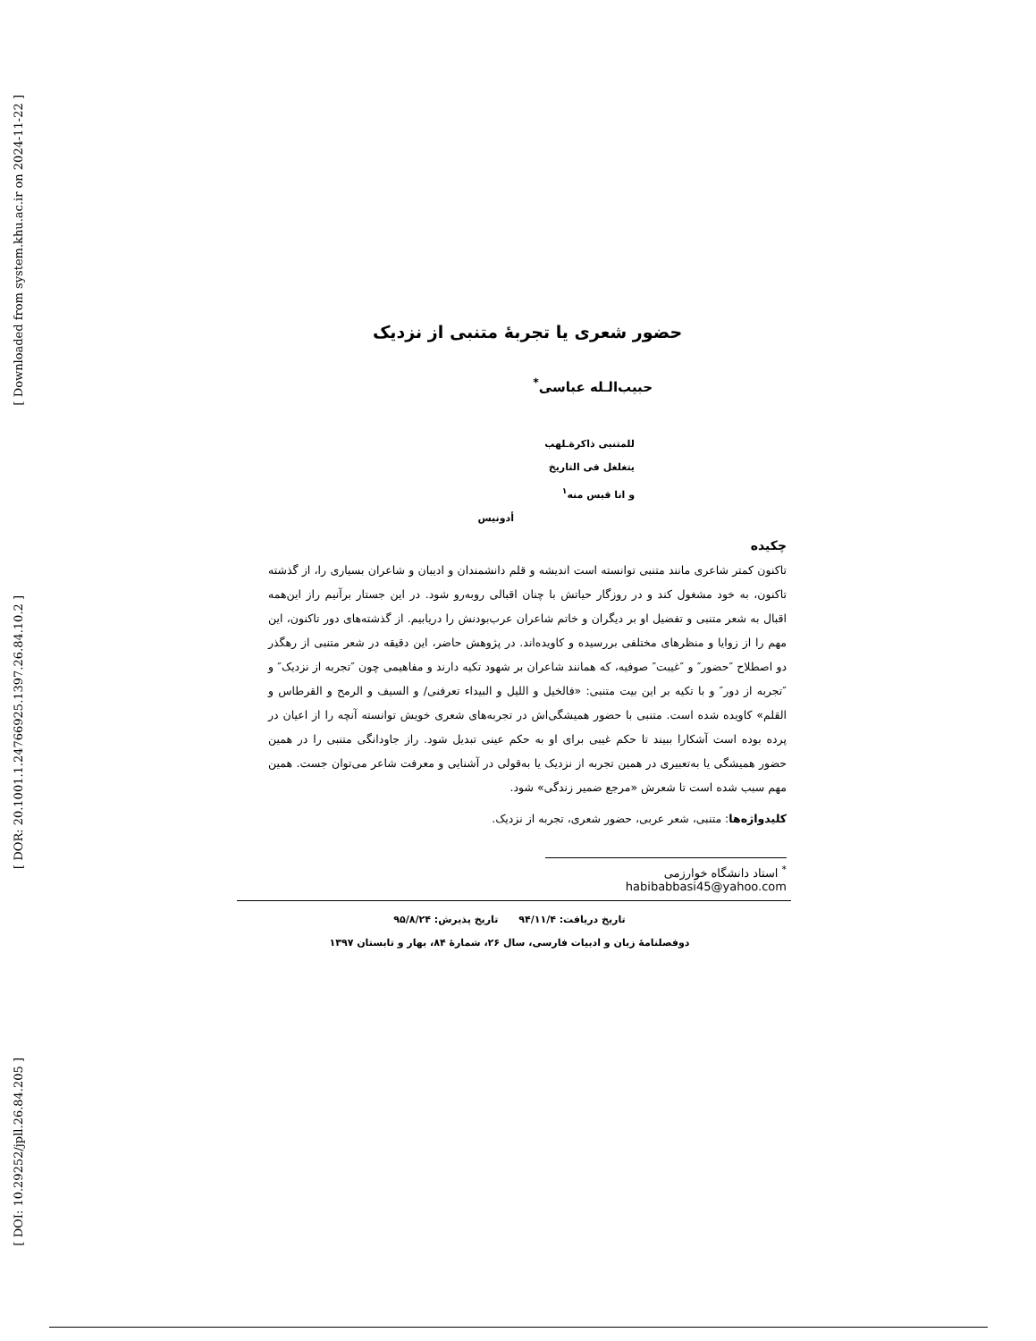[ Downloaded from system.khu.ac.ir on 2024-11-22 ]
[ DOR: 20.1001.1.24766925.1397.26.84.10.2 ]
[ DOI: 10.29252/jpll.26.84.205 ]
حضور شعری یا تجربهٔ متنبی از نزدیک
حبیب‌الـله عباسی<sup>*</sup>
للمتنبی ذاکرةـلهب
یتغلغل فی التاریخ
و انا قبس منه<sup>۱</sup>
أدونیس
چکیده
تاکنون کمتر شاعری مانند متنبی توانسته است اندیشه و قلم دانشمندان و ادیبان و شاعران بسیاری را، از گذشته تاکنون، به خود مشغول کند و در روزگار حیاتش با چنان اقبالی روبه‌رو شود. در این جستار برآنیم راز این‌همه اقبال به شعر متنبی و تفضیل او بر دیگران و خاتم شاعران عرب‌بودنش را دریابیم. از گذشته‌های دور تاکنون، این مهم را از زوایا و منظرهای مختلفی بررسیده و کاویده‌اند. در پژوهش حاضر، این دقیقه در شعر متنبی از رهگذر دو اصطلاح ″حضور″ و ″غیبت″ صوفیه، که همانند شاعران بر شهود تکیه دارند و مفاهیمی چون ″تجربه از نزدیک″ و ″تجربه از دور″ و با تکیه بر این بیت متنبی: «فالخیل و اللیل و البیداء تعرفنی/ و السیف و الرمح و القرطاس و القلم» کاویده شده است. متنبی با حضور همیشگی‌اش در تجربه‌های شعری خویش توانسته آنچه را از اعیان در پرده بوده است آشکارا ببیند تا حکم غیبی برای او به حکم عینی تبدیل شود. راز جاودانگی متنبی را در همین حضور همیشگی یا به‌تعبیری در همین تجربه از نزدیک یا به‌قولی در آشنایی و معرفت شاعر می‌توان جست. همین مهم سبب شده است تا شعرش «مرجع ضمیر زندگی» شود.
کلیدواژه‌ها: متنبی، شعر عربی، حضور شعری، تجربه از نزدیک.
<sup>*</sup> استاد دانشگاه خوارزمی habibabbasi45@yahoo.com
تاریخ دریافت: ۹۴/۱۱/۴ تاریخ پذیرش: ۹۵/۸/۲۴
دوفصلنامهٔ زبان و ادبیات فارسی، سال ۲۶، شمارهٔ ۸۴، بهار و تابستان ۱۳۹۷